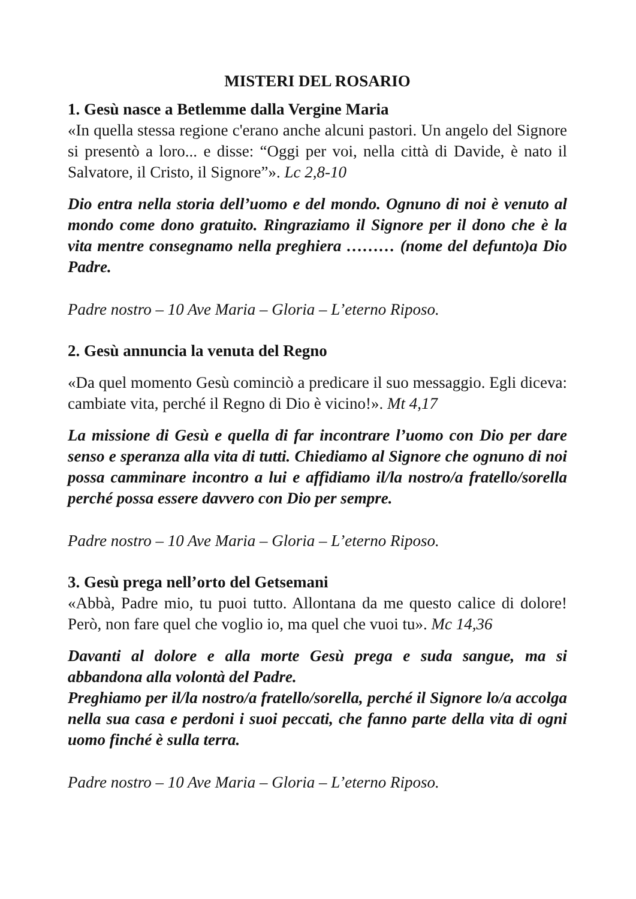MISTERI DEL ROSARIO
1. Gesù nasce a Betlemme dalla Vergine Maria
«In quella stessa regione c'erano anche alcuni pastori. Un angelo del Signore si presentò a loro... e disse: “Oggi per voi, nella città di Davide, è nato il Salvatore, il Cristo, il Signore”». Lc 2,8-10
Dio entra nella storia dell’uomo e del mondo. Ognuno di noi è venuto al mondo come dono gratuito. Ringraziamo il Signore per il dono che è la vita mentre consegnamo nella preghiera ……… (nome del defunto)a Dio Padre.
Padre nostro – 10 Ave Maria – Gloria – L’eterno Riposo.
2. Gesù annuncia la venuta del Regno
«Da quel momento Gesù cominciò a predicare il suo messaggio. Egli diceva: cambiate vita, perché il Regno di Dio è vicino!». Mt 4,17
La missione di Gesù e quella di far incontrare l’uomo con Dio per dare senso e speranza alla vita di tutti. Chiediamo al Signore che ognuno di noi possa camminare incontro a lui e affidiamo il/la nostro/a fratello/sorella perché possa essere davvero con Dio per sempre.
Padre nostro – 10 Ave Maria – Gloria – L’eterno Riposo.
3. Gesù prega nell’orto del Getsemani
«Abbà, Padre mio, tu puoi tutto. Allontana da me questo calice di dolore! Però, non fare quel che voglio io, ma quel che vuoi tu». Mc 14,36
Davanti al dolore e alla morte Gesù prega e suda sangue, ma si abbandona alla volontà del Padre.
Preghiamo per il/la nostro/a fratello/sorella, perché il Signore lo/a accolga nella sua casa e perdoni i suoi peccati, che fanno parte della vita di ogni uomo finché è sulla terra.
Padre nostro – 10 Ave Maria – Gloria – L’eterno Riposo.